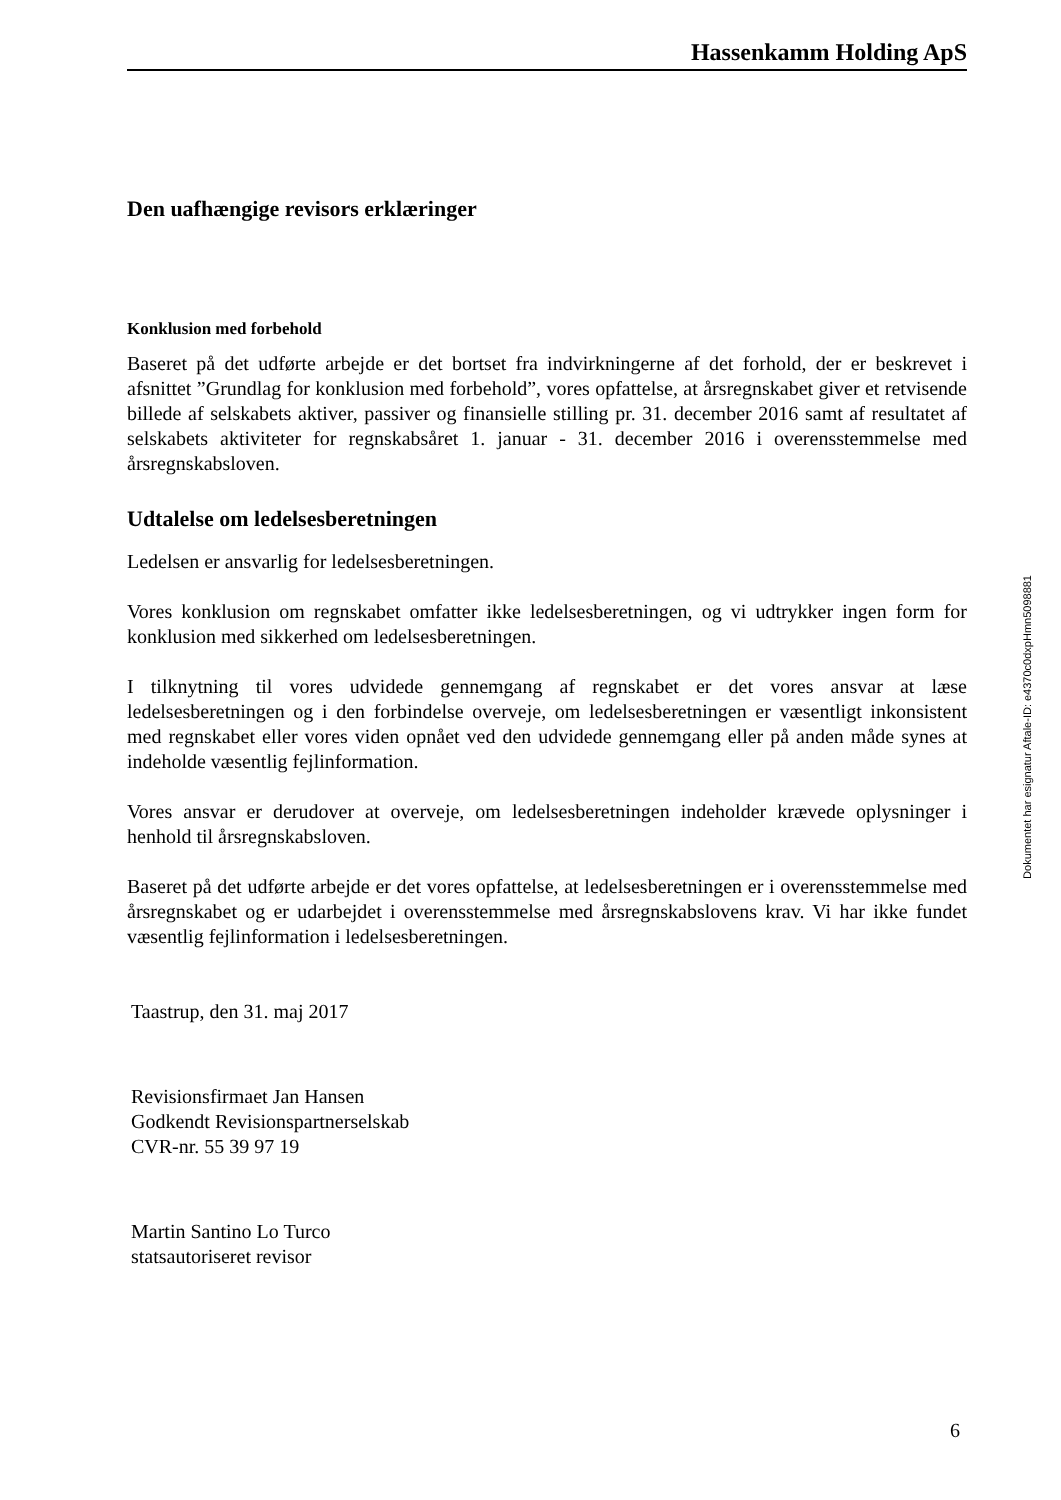Hassenkamm Holding ApS
Den uafhængige revisors erklæringer
Konklusion med forbehold
Baseret på det udførte arbejde er det bortset fra indvirkningerne af det forhold, der er beskrevet i afsnittet ”Grundlag for konklusion med forbehold”, vores opfattelse, at årsregnskabet giver et retvisende billede af selskabets aktiver, passiver og finansielle stilling pr. 31. december 2016 samt af resultatet af selskabets aktiviteter for regnskabsåret 1. januar - 31. december 2016 i overensstemmelse med årsregnskabsloven.
Udtalelse om ledelsesberetningen
Ledelsen er ansvarlig for ledelsesberetningen.
Vores konklusion om regnskabet omfatter ikke ledelsesberetningen, og vi udtrykker ingen form for konklusion med sikkerhed om ledelsesberetningen.
I tilknytning til vores udvidede gennemgang af regnskabet er det vores ansvar at læse ledelsesberetningen og i den forbindelse overveje, om ledelsesberetningen er væsentligt inkonsistent med regnskabet eller vores viden opnået ved den udvidede gennemgang eller på anden måde synes at indeholde væsentlig fejlinformation.
Vores ansvar er derudover at overveje, om ledelsesberetningen indeholder krævede oplysninger i henhold til årsregnskabsloven.
Baseret på det udførte arbejde er det vores opfattelse, at ledelsesberetningen er i overensstemmelse med årsregnskabet og er udarbejdet i overensstemmelse med årsregnskabslovens krav. Vi har ikke fundet væsentlig fejlinformation i ledelsesberetningen.
Taastrup, den 31. maj 2017
Revisionsfirmaet Jan Hansen
Godkendt Revisionspartnerselskab
CVR-nr. 55 39 97 19
Martin Santino Lo Turco
statsautoriseret revisor
Dokumentet har esignatur Aftale-ID: e4370c0dxpHmn5098881
6